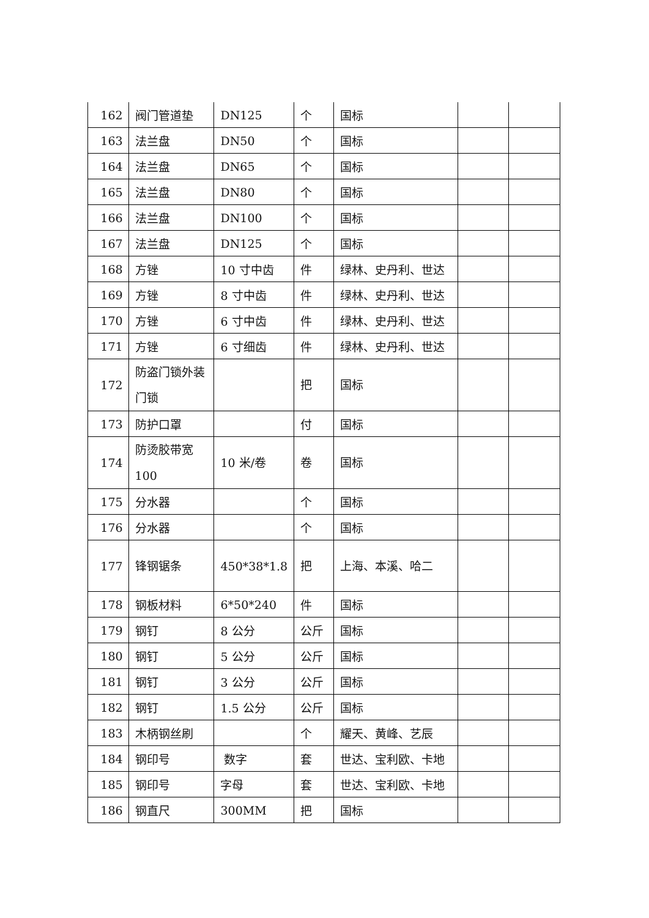| 162 | 阀门管道垫 | DN125 | 个 | 国标 | | |
| 163 | 法兰盘 | DN50 | 个 | 国标 | | |
| 164 | 法兰盘 | DN65 | 个 | 国标 | | |
| 165 | 法兰盘 | DN80 | 个 | 国标 | | |
| 166 | 法兰盘 | DN100 | 个 | 国标 | | |
| 167 | 法兰盘 | DN125 | 个 | 国标 | | |
| 168 | 方锉 | 10 寸中齿 | 件 | 绿林、史丹利、世达 | | |
| 169 | 方锉 | 8 寸中齿 | 件 | 绿林、史丹利、世达 | | |
| 170 | 方锉 | 6 寸中齿 | 件 | 绿林、史丹利、世达 | | |
| 171 | 方锉 | 6 寸细齿 | 件 | 绿林、史丹利、世达 | | |
| 172 | 防盗门锁外装门锁 | | 把 | 国标 | | |
| 173 | 防护口罩 | | 付 | 国标 | | |
| 174 | 防烫胶带宽100 | 10 米/卷 | 卷 | 国标 | | |
| 175 | 分水器 | | 个 | 国标 | | |
| 176 | 分水器 | | 个 | 国标 | | |
| 177 | 锋钢锯条 | 450*38*1.8 | 把 | 上海、本溪、哈二 | | |
| 178 | 钢板材料 | 6*50*240 | 件 | 国标 | | |
| 179 | 钢钉 | 8 公分 | 公斤 | 国标 | | |
| 180 | 钢钉 | 5 公分 | 公斤 | 国标 | | |
| 181 | 钢钉 | 3 公分 | 公斤 | 国标 | | |
| 182 | 钢钉 | 1.5 公分 | 公斤 | 国标 | | |
| 183 | 木柄钢丝刷 | | 个 | 耀天、黄峰、艺辰 | | |
| 184 | 钢印号 | 数字 | 套 | 世达、宝利欧、卡地 | | |
| 185 | 钢印号 | 字母 | 套 | 世达、宝利欧、卡地 | | |
| 186 | 钢直尺 | 300MM | 把 | 国标 | | |